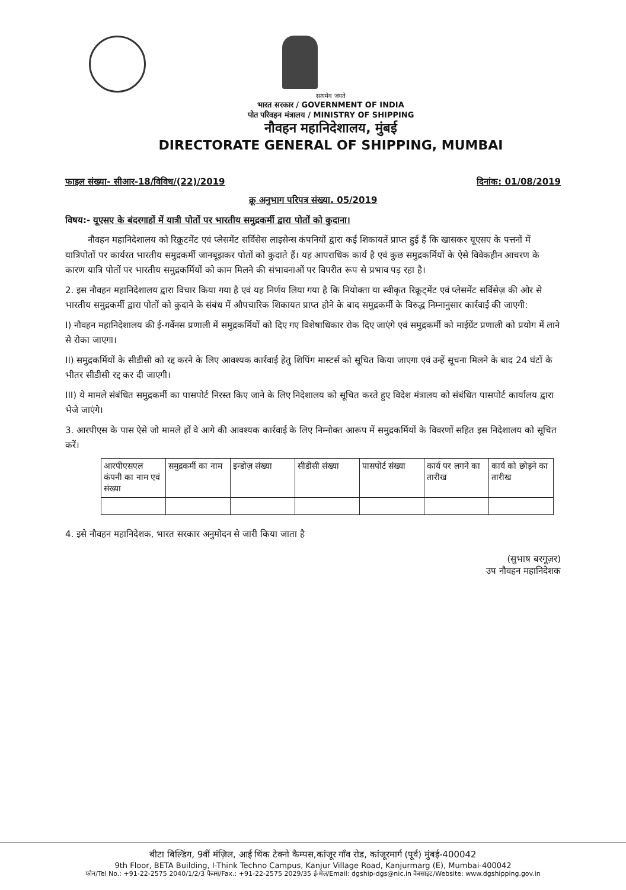सत्यमेव जयते
भारत सरकार / GOVERNMENT OF INDIA
पोत परिवहन मंत्रालय / MINISTRY OF SHIPPING
नौवहन महानिदेशालय, मुंबई
DIRECTORATE GENERAL OF SHIPPING, MUMBAI
फाइल संख्या- सीआर-18/विविध/(22)/2019 दिनांक: 01/08/2019
क्रू अनुभाग परिपत्र संख्या. 05/2019
विषय:- यूएसए के बंदरगाहों में यात्री पोतों पर भारतीय समुद्रकर्मी द्वारा पोतों को कुदाना।
नौवहन महानिदेशालय को रिक्रूटमेंट एवं प्लेसमेंट सर्विसेस लाइसेन्स कंपनियों द्वारा कई शिकायतें प्राप्त हुई हैं कि खासकर यूएसए के पत्तनों में यात्रिपोतों पर कार्यरत भारतीय समुद्रकर्मी जानबूझकर पोतों को कुदाते हैं। यह आपराधिक कार्य है एवं कुछ समुद्रकर्मियों के ऐसे विवेकहीन आचरण के कारण यात्रि पोतों पर भारतीय समुद्रकर्मियों को काम मिलने की संभावनाओं पर विपरीत रूप से प्रभाव पड़ रहा है।
2. इस नौवहन महानिदेशालय द्वारा विचार किया गया है एवं यह निर्णय लिया गया है कि नियोक्ता या स्वीकृत रिक्रूट्मेंट एवं प्लेसमेंट सर्विसेज़ की ओर से भारतीय समुद्रकर्मी द्वारा पोतों को कुदाने के संबंध में औपचारिक शिकायत प्राप्त होने के बाद समुद्रकर्मी के विरुद्ध निम्नानुसार कार्रवाई की जाएगी:
I) नौवहन महानिदेशालय की ई-गर्वेनस प्रणाली में समुद्रकर्मियों को दिए गए विशेषाधिकार रोक दिए जाएंगे एवं समुद्रकर्मी को माईग्रेंट प्रणाली को प्रयोग में लाने से रोका जाएगा।
II) समुद्रकर्मियों के सीडीसी को रद्द करने के लिए आवश्यक कार्रवाई हेतु शिपिंग मास्टर्स को सूचित किया जाएगा एवं उन्हें सूचना मिलने के बाद 24 घंटों के भीतर सीडीसी रद्द कर दी जाएगी।
III) ये मामले संबंधित समुद्रकर्मी का पासपोर्ट निरस्त किए जाने के लिए निदेशालय को सूचित करते हुए विदेश मंत्रालय को संबंधित पासपोर्ट कार्यालय द्वारा भेजे जाएंगे।
3. आरपीएस के पास ऐसे जो मामले हों वे आगे की आवश्यक कार्रवाई के लिए निम्नोक्त आरूप में समुद्रकर्मियों के विवरणों सहित इस निदेशालय को सूचित करें।
| आरपीएसएल कंपनी का नाम एवं संख्या | समुद्रकर्मी का नाम | इन्डोज़ संख्या | सीडीसी संख्या | पासपोर्ट संख्या | कार्य पर लगने का तारीख | कार्य को छोड़ने का तारीख |
| --- | --- | --- | --- | --- | --- | --- |
4. इसे नौवहन महानिदेशक, भारत सरकार अनुमोदन से जारी किया जाता है
(सुभाष बरगूज़र)
उप नौवहन महानिदेशक
बीटा बिल्डिंग, 9वीं मंज़िल, आई थिंक टेक्नो कैम्पस,कांजूर गाँव रोड, कांजूरमार्ग (पूर्व) मुंबई-400042
9th Floor, BETA Building, I-Think Techno Campus, Kanjur Village Road, Kanjurmarg (E), Mumbai-400042
फोन/Tel No.: +91-22-2575 2040/1/2/3 फैक्स/Fax.: +91-22-2575 2029/35 ई-मेल/Email: dgship-dgs@nic.in वैबसाइट/Website: www.dgshipping.gov.in